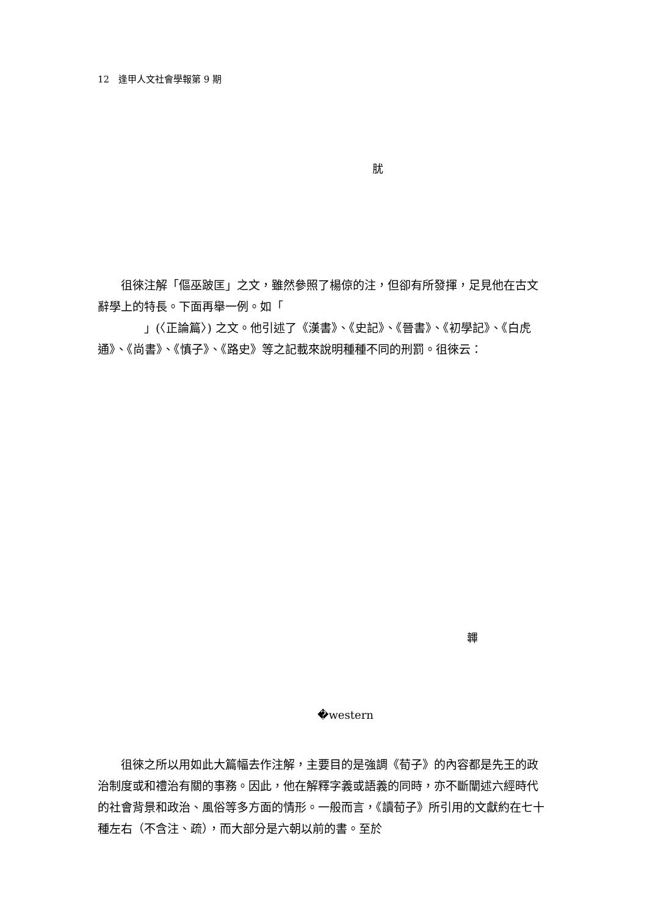12　逢甲人文社會學報第 9 期
肬
　　徂徠注解「傴巫跛匡」之文，雖然參照了楊倞的注，但卻有所發揮，足見他在古文辭學上的特長。下面再舉一例。如「
　　　　」(〈正論篇〉) 之文。他引述了《漢書》、《史記》、《晉書》、《初學記》、《白虎通》、《尚書》、《慎子》、《路史》等之記載來說明種種不同的刑罰。徂徠云：
韠
�western
　　徂徠之所以用如此大篇幅去作注解，主要目的是強調《荀子》的內容都是先王的政治制度或和禮治有關的事務。因此，他在解釋字義或語義的同時，亦不斷闡述六經時代的社會背景和政治、風俗等多方面的情形。一般而言，《讀荀子》所引用的文獻約在七十種左右（不含注、疏），而大部分是六朝以前的書。至於